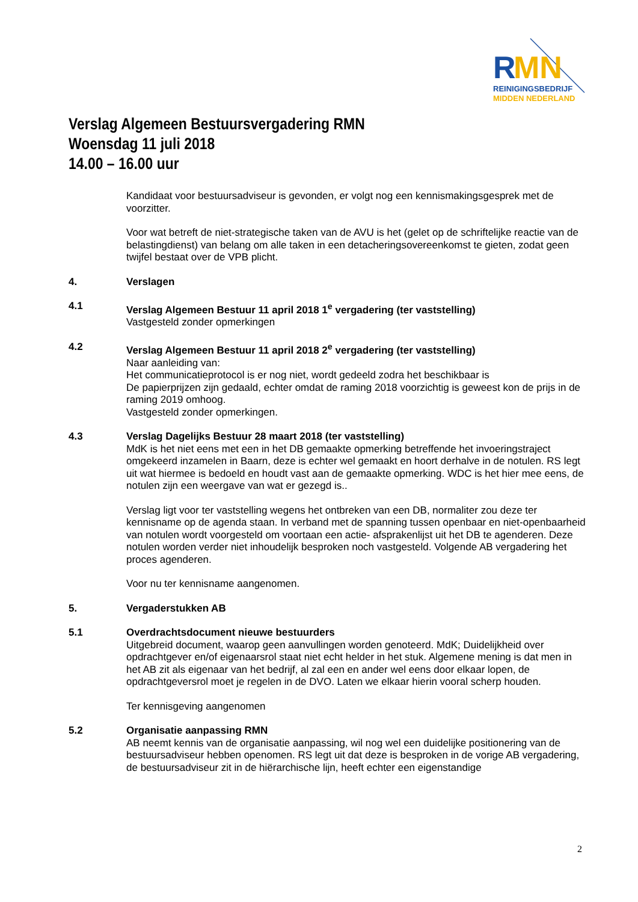R
MN
REINIGINGSBEDRIJF
MIDDEN NEDERLAND
Verslag Algemeen Bestuursvergadering RMN
Woensdag 11 juli 2018
14.00 – 16.00 uur
Kandidaat voor bestuursadviseur is gevonden, er volgt nog een kennismakingsgesprek met de voorzitter.
Voor wat betreft de niet-strategische taken van de AVU is het (gelet op de schriftelijke reactie van de belastingdienst) van belang om alle taken in een detacheringsovereenkomst te gieten, zodat geen twijfel bestaat over de VPB plicht.
4. Verslagen
4.1 Verslag Algemeen Bestuur 11 april 2018 1<sup>e</sup> vergadering (ter vaststelling)
Vastgesteld zonder opmerkingen
4.2 Verslag Algemeen Bestuur 11 april 2018 2<sup>e</sup> vergadering (ter vaststelling)
Naar aanleiding van:
Het communicatieprotocol is er nog niet, wordt gedeeld zodra het beschikbaar is
De papierprijzen zijn gedaald, echter omdat de raming 2018 voorzichtig is geweest kon de prijs in de raming 2019 omhoog.
Vastgesteld zonder opmerkingen.
4.3 Verslag Dagelijks Bestuur 28 maart 2018 (ter vaststelling)
MdK is het niet eens met een in het DB gemaakte opmerking betreffende het invoeringstraject omgekeerd inzamelen in Baarn, deze is echter wel gemaakt en hoort derhalve in de notulen. RS legt uit wat hiermee is bedoeld en houdt vast aan de gemaakte opmerking. WDC is het hier mee eens, de notulen zijn een weergave van wat er gezegd is..
Verslag ligt voor ter vaststelling wegens het ontbreken van een DB, normaliter zou deze ter kennisname op de agenda staan. In verband met de spanning tussen openbaar en niet-openbaarheid van notulen wordt voorgesteld om voortaan een actie- afsprakenlijst uit het DB te agenderen. Deze notulen worden verder niet inhoudelijk besproken noch vastgesteld. Volgende AB vergadering het proces agenderen.
Voor nu ter kennisname aangenomen.
5. Vergaderstukken AB
5.1 Overdrachtsdocument nieuwe bestuurders
Uitgebreid document, waarop geen aanvullingen worden genoteerd. MdK; Duidelijkheid over opdrachtgever en/of eigenaarsrol staat niet echt helder in het stuk. Algemene mening is dat men in het AB zit als eigenaar van het bedrijf, al zal een en ander wel eens door elkaar lopen, de opdrachtgeversrol moet je regelen in de DVO. Laten we elkaar hierin vooral scherp houden.
Ter kennisgeving aangenomen
5.2 Organisatie aanpassing RMN
AB neemt kennis van de organisatie aanpassing, wil nog wel een duidelijke positionering van de bestuursadviseur hebben openomen. RS legt uit dat deze is besproken in de vorige AB vergadering, de bestuursadviseur zit in de hiërarchische lijn, heeft echter een eigenstandige
2